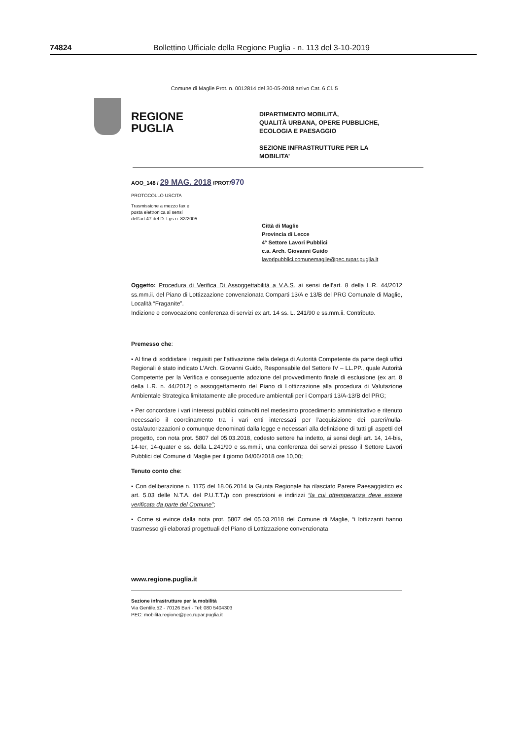74824 Bollettino Ufficiale della Regione Puglia - n. 113 del 3-10-2019
Comune di Maglie Prot. n. 0012814 del 30-05-2018 arrivo Cat. 6 Cl. 5
REGIONE
PUGLIA
DIPARTIMENTO MOBILITÀ,
QUALITÀ URBANA, OPERE PUBBLICHE,
ECOLOGIA E PAESAGGIO
SEZIONE INFRASTRUTTURE PER LA
MOBILITA’
AOO_148 / 29 MAG. 2018 /PROT/970
PROTOCOLLO USCITA
Trasmissione a mezzo fax e
posta elettronica ai sensi
dell’art.47 del D. Lgs n. 82/2005
Città di Maglie
Provincia di Lecce
4° Settore Lavori Pubblici
c.a. Arch. Giovanni Guido
lavoripubblici.comunemaglie@pec.rupar.puglia.it
Oggetto: Procedura di Verifica Di Assoggettabilità a V.A.S. ai sensi dell’art. 8 della L.R. 44/2012 ss.mm.ii. del Piano di Lottizzazione convenzionata Comparti 13/A e 13/B del PRG Comunale di Maglie, Località “Fraganite”.
Indizione e convocazione conferenza di servizi ex art. 14 ss. L. 241/90 e ss.mm.ii. Contributo.
Premesso che:
▪ Al fine di soddisfare i requisiti per l’attivazione della delega di Autorità Competente da parte degli uffici Regionali è stato indicato L’Arch. Giovanni Guido, Responsabile del Settore IV – LL.PP., quale Autorità Competente per la Verifica e conseguente adozione del provvedimento finale di esclusione (ex art. 8 della L.R. n. 44/2012) o assoggettamento del Piano di Lottizzazione alla procedura di Valutazione Ambientale Strategica limitatamente alle procedure ambientali per i Comparti 13/A-13/B del PRG;
▪ Per concordare i vari interessi pubblici coinvolti nel medesimo procedimento amministrativo e ritenuto necessario il coordinamento tra i vari enti interessati per l’acquisizione dei pareri/nulla-osta/autorizzazioni o comunque denominati dalla legge e necessari alla definizione di tutti gli aspetti del progetto, con nota prot. 5807 del 05.03.2018, codesto settore ha indetto, ai sensi degli art. 14, 14-bis, 14-ter, 14-quater e ss. della L.241/90 e ss.mm.ii, una conferenza dei servizi presso il Settore Lavori Pubblici del Comune di Maglie per il giorno 04/06/2018 ore 10,00;
Tenuto conto che:
▪ Con deliberazione n. 1175 del 18.06.2014 la Giunta Regionale ha rilasciato Parere Paesaggistico ex art. 5.03 delle N.T.A. del P.U.T.T./p con prescrizioni e indirizzi “la cui ottemperanza deve essere verificata da parte del Comune”;
▪ Come si evince dalla nota prot. 5807 del 05.03.2018 del Comune di Maglie, “i lottizzanti hanno trasmesso gli elaborati progettuali del Piano di Lottizzazione convenzionata
www.regione.puglia.it
Sezione infrastrutture per la mobilità
Via Gentile,52 - 70126 Bari - Tel: 080 5404303
PEC: mobilita.regione@pec.rupar.puglia.it